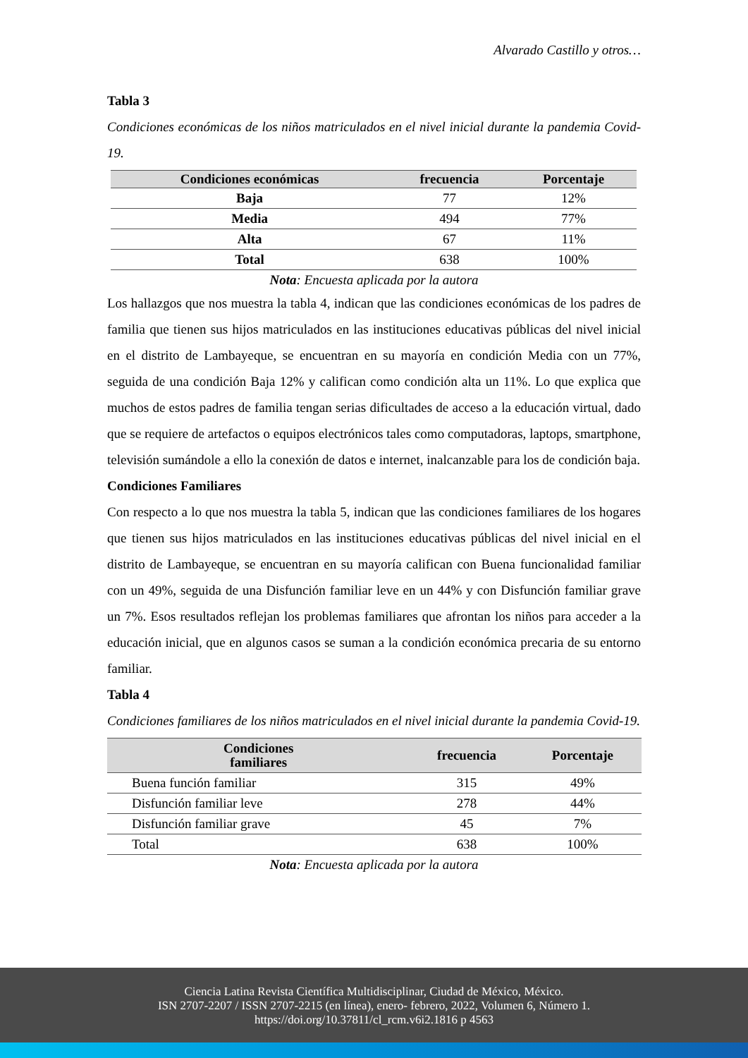Alvarado Castillo y otros…
Tabla 3
Condiciones económicas de los niños matriculados en el nivel inicial durante la pandemia Covid-19.
| Condiciones económicas | frecuencia | Porcentaje |
| --- | --- | --- |
| Baja | 77 | 12% |
| Media | 494 | 77% |
| Alta | 67 | 11% |
| Total | 638 | 100% |
Nota: Encuesta aplicada por la autora
Los hallazgos que nos muestra la tabla 4, indican que las condiciones económicas de los padres de familia que tienen sus hijos matriculados en las instituciones educativas públicas del nivel inicial en el distrito de Lambayeque, se encuentran en su mayoría en condición Media con un 77%, seguida de una condición Baja 12% y califican como condición alta un 11%. Lo que explica que muchos de estos padres de familia tengan serias dificultades de acceso a la educación virtual, dado que se requiere de artefactos o equipos electrónicos tales como computadoras, laptops, smartphone, televisión sumándole a ello la conexión de datos e internet, inalcanzable para los de condición baja.
Condiciones Familiares
Con respecto a lo que nos muestra la tabla 5, indican que las condiciones familiares de los hogares que tienen sus hijos matriculados en las instituciones educativas públicas del nivel inicial en el distrito de Lambayeque, se encuentran en su mayoría califican con Buena funcionalidad familiar con un 49%, seguida de una Disfunción familiar leve en un 44% y con Disfunción familiar grave un 7%. Esos resultados reflejan los problemas familiares que afrontan los niños para acceder a la educación inicial, que en algunos casos se suman a la condición económica precaria de su entorno familiar.
Tabla 4
Condiciones familiares de los niños matriculados en el nivel inicial durante la pandemia Covid-19.
| Condiciones familiares | frecuencia | Porcentaje |
| --- | --- | --- |
| Buena función familiar | 315 | 49% |
| Disfunción familiar leve | 278 | 44% |
| Disfunción familiar grave | 45 | 7% |
| Total | 638 | 100% |
Nota: Encuesta aplicada por la autora
Ciencia Latina Revista Científica Multidisciplinar, Ciudad de México, México.
ISN 2707-2207 / ISSN 2707-2215 (en línea), enero- febrero, 2022, Volumen 6, Número 1.
https://doi.org/10.37811/cl_rcm.v6i2.1816 p 4563